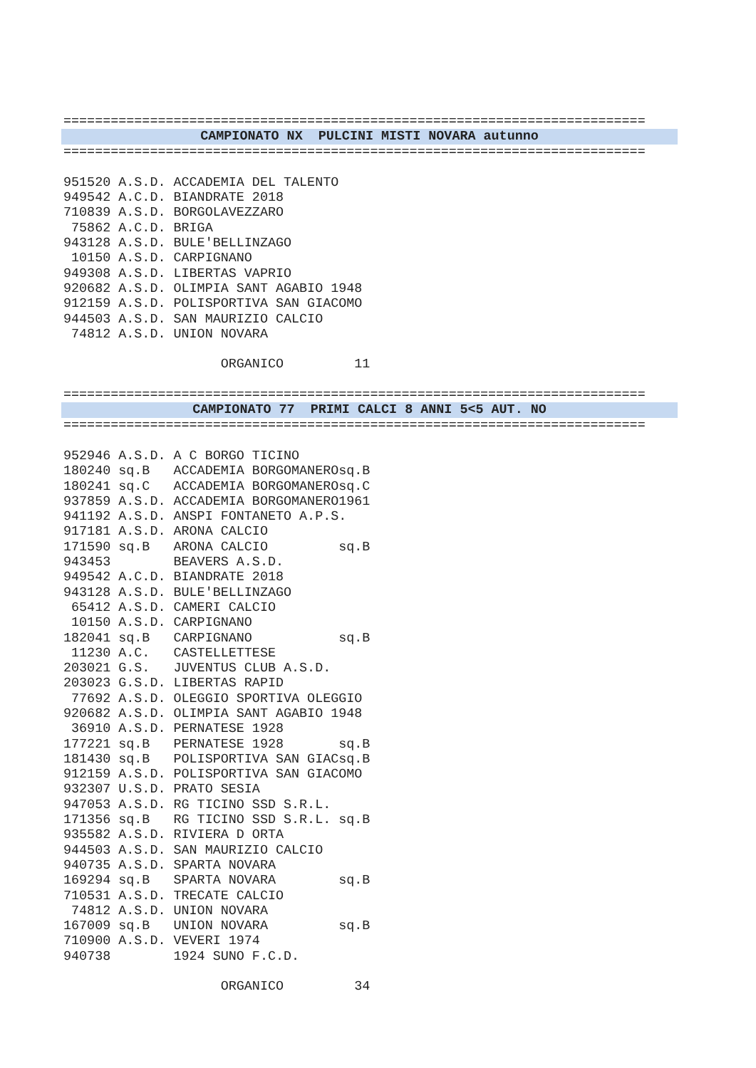==========================================================================
CAMPIONATO NX PULCINI MISTI NOVARA autunno
==========================================================================

951520 A.S.D. ACCADEMIA DEL TALENTO
949542 A.C.D. BIANDRATE 2018
710839 A.S.D. BORGOLAVEZZARO
 75862 A.C.D. BRIGA
943128 A.S.D. BULE'BELLINZAGO
 10150 A.S.D. CARPIGNANO
949308 A.S.D. LIBERTAS VAPRIO
920682 A.S.D. OLIMPIA SANT AGABIO 1948
912159 A.S.D. POLISPORTIVA SAN GIACOMO
944503 A.S.D. SAN MAURIZIO CALCIO
 74812 A.S.D. UNION NOVARA

                    ORGANICO         11

==========================================================================
CAMPIONATO 77 PRIMI CALCI 8 ANNI 5<5 AUT. NO
==========================================================================

952946 A.S.D. A C BORGO TICINO
180240 sq.B   ACCADEMIA BORGOMANEROsq.B
180241 sq.C   ACCADEMIA BORGOMANEROsq.C
937859 A.S.D. ACCADEMIA BORGOMANERO1961
941192 A.S.D. ANSPI FONTANETO A.P.S.
917181 A.S.D. ARONA CALCIO
171590 sq.B   ARONA CALCIO         sq.B
943453        BEAVERS A.S.D.
949542 A.C.D. BIANDRATE 2018
943128 A.S.D. BULE'BELLINZAGO
 65412 A.S.D. CAMERI CALCIO
 10150 A.S.D. CARPIGNANO
182041 sq.B   CARPIGNANO           sq.B
 11230 A.C.   CASTELLETTESE
203021 G.S.   JUVENTUS CLUB A.S.D.
203023 G.S.D. LIBERTAS RAPID
 77692 A.S.D. OLEGGIO SPORTIVA OLEGGIO
920682 A.S.D. OLIMPIA SANT AGABIO 1948
 36910 A.S.D. PERNATESE 1928
177221 sq.B   PERNATESE 1928       sq.B
181430 sq.B   POLISPORTIVA SAN GIACsq.B
912159 A.S.D. POLISPORTIVA SAN GIACOMO
932307 U.S.D. PRATO SESIA
947053 A.S.D. RG TICINO SSD S.R.L.
171356 sq.B   RG TICINO SSD S.R.L. sq.B
935582 A.S.D. RIVIERA D ORTA
944503 A.S.D. SAN MAURIZIO CALCIO
940735 A.S.D. SPARTA NOVARA
169294 sq.B   SPARTA NOVARA        sq.B
710531 A.S.D. TRECATE CALCIO
 74812 A.S.D. UNION NOVARA
167009 sq.B   UNION NOVARA         sq.B
710900 A.S.D. VEVERI 1974
940738        1924 SUNO F.C.D.

                    ORGANICO         34